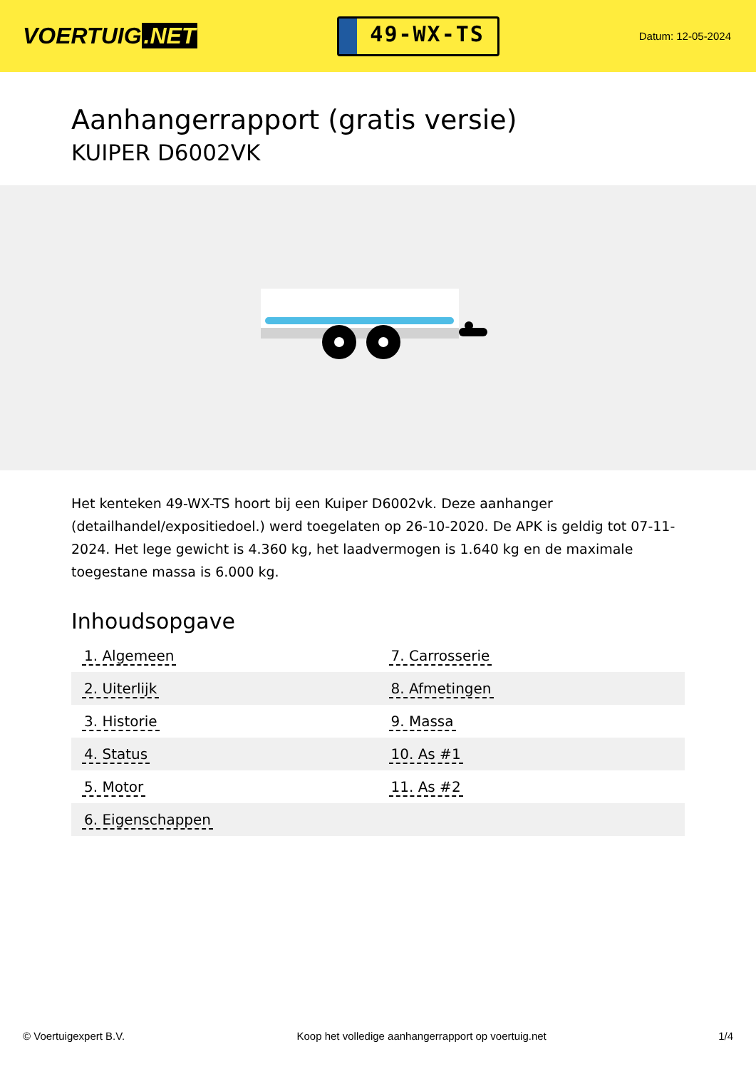VOERTUIG.NET
49-WX-TS
Datum: 12-05-2024
Aanhangerrapport (gratis versie)
KUIPER D6002VK
Het kenteken 49-WX-TS hoort bij een Kuiper D6002vk. Deze aanhanger (detailhandel/expositiedoel.) werd toegelaten op 26-10-2020. De APK is geldig tot 07-11-2024. Het lege gewicht is 4.360 kg, het laadvermogen is 1.640 kg en de maximale toegestane massa is 6.000 kg.
Inhoudsopgave
| 1. Algemeen | 7. Carrosserie |
| 2. Uiterlijk | 8. Afmetingen |
| 3. Historie | 9. Massa |
| 4. Status | 10. As #1 |
| 5. Motor | 11. As #2 |
| 6. Eigenschappen | |
© Voertuigexpert B.V. Koop het volledige aanhangerrapport op voertuig.net 1/4